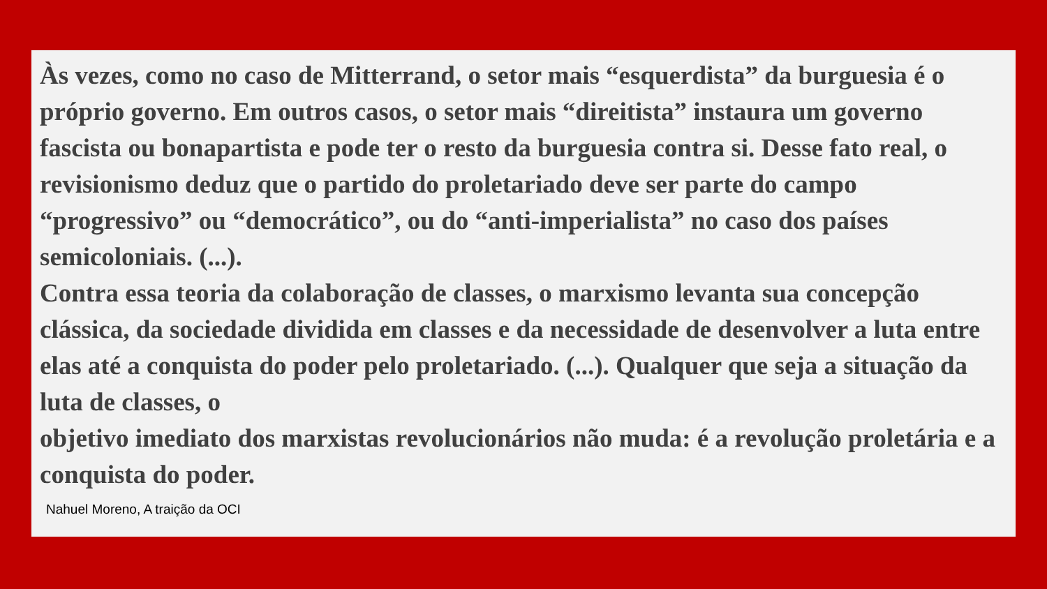Às vezes, como no caso de Mitterrand, o setor mais “esquerdista” da burguesia é o próprio governo. Em outros casos, o setor mais “direitista” instaura um governo fascista ou bonapartista e pode ter o resto da burguesia contra si. Desse fato real, o revisionismo deduz que o partido do proletariado deve ser parte do campo “progressivo” ou “democrático”, ou do “anti-imperialista” no caso dos países semicoloniais. (...).
Contra essa teoria da colaboração de classes, o marxismo levanta sua concepção clássica, da sociedade dividida em classes e da necessidade de desenvolver a luta entre elas até a conquista do poder pelo proletariado. (...). Qualquer que seja a situação da luta de classes, o
objetivo imediato dos marxistas revolucionários não muda: é a revolução proletária e a conquista do poder.
Nahuel Moreno, A traição da OCI